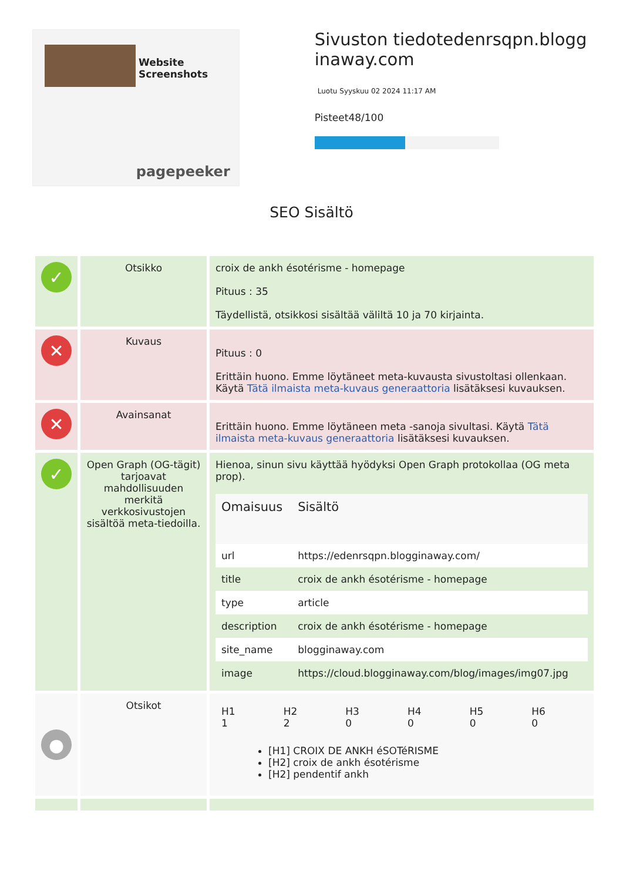Website Screenshots
pagepeeker
Sivuston tiedotedenrsqpn.blogginaway.com
Luotu Syyskuu 02 2024 11:17 AM
Pisteet48/100
SEO Sisältö
| ✓ | Otsikko | croix de ankh ésotérisme - homepage Pituus : 35 Täydellistä, otsikkosi sisältää väliltä 10 ja 70 kirjainta. |
| ✕ | Kuvaus | Pituus : 0 Erittäin huono. Emme löytäneet meta-kuvausta sivustoltasi ollenkaan. Käytä Tätä ilmaista meta-kuvaus generaattoria lisätäksesi kuvauksen. |
| ✕ | Avainsanat | Erittäin huono. Emme löytäneen meta -sanoja sivultasi. Käytä Tätä ilmaista meta-kuvaus generaattoria lisätäksesi kuvauksen. |
| ✓ | Open Graph (OG-tägit) tarjoavat mahdollisuuden merkitä verkkosivustojen sisältöä meta-tiedoilla. | Hienoa, sinun sivu käyttää hyödyksi Open Graph protokollaa (OG meta prop). / Omaisuus / Sisältö / / --- / --- / / url / https://edenrsqpn.blogginaway.com/ / / title / croix de ankh ésotérisme - homepage / / type / article / / description / croix de ankh ésotérisme - homepage / / site_name / blogginaway.com / / image / https://cloud.blogginaway.com/blog/images/img07.jpg / |
| ● | Otsikot | / H1 1 / H2 2 / H3 0 / H4 0 / H5 0 / H6 0 / [H1] CROIX DE ANKH éSOTéRISME [H2] croix de ankh ésotérisme [H2] pendentif ankh |